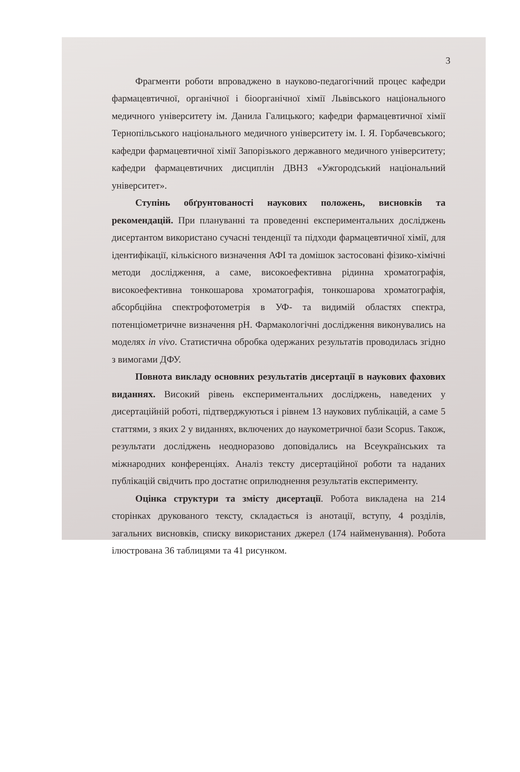3
Фрагменти роботи впроваджено в науково-педагогічний процес кафедри фармацевтичної, органічної і біоорганічної хімії Львівського національного медичного університету ім. Данила Галицького; кафедри фармацевтичної хімії Тернопільського національного медичного університету ім. І. Я. Горбачевського; кафедри фармацевтичної хімії Запорізького державного медичного університету; кафедри фармацевтичних дисциплін ДВНЗ «Ужгородський національний університет».
Ступінь обґрунтованості наукових положень, висновків та рекомендацій. При плануванні та проведенні експериментальних досліджень дисертантом використано сучасні тенденції та підходи фармацевтичної хімії, для ідентифікації, кількісного визначення АФІ та домішок застосовані фізико-хімічні методи дослідження, а саме, високоефективна рідинна хроматографія, високоефективна тонкошарова хроматографія, тонкошарова хроматографія, абсорбційна спектрофотометрія в УФ- та видимій областях спектра, потенціометричне визначення pH. Фармакологічні дослідження виконувались на моделях in vivo. Статистична обробка одержаних результатів проводилась згідно з вимогами ДФУ.
Повнота викладу основних результатів дисертації в наукових фахових виданнях. Високий рівень експериментальних досліджень, наведених у дисертаційній роботі, підтверджуються і рівнем 13 наукових публікацій, а саме 5 статтями, з яких 2 у виданнях, включених до наукометричної бази Scopus. Також, результати досліджень неодноразово доповідались на Всеукраїнських та міжнародних конференціях. Аналіз тексту дисертаційної роботи та наданих публікацій свідчить про достатнє оприлюднення результатів експерименту.
Оцінка структури та змісту дисертації. Робота викладена на 214 сторінках друкованого тексту, складається із анотації, вступу, 4 розділів, загальних висновків, списку використаних джерел (174 найменування). Робота ілюстрована 36 таблицями та 41 рисунком.